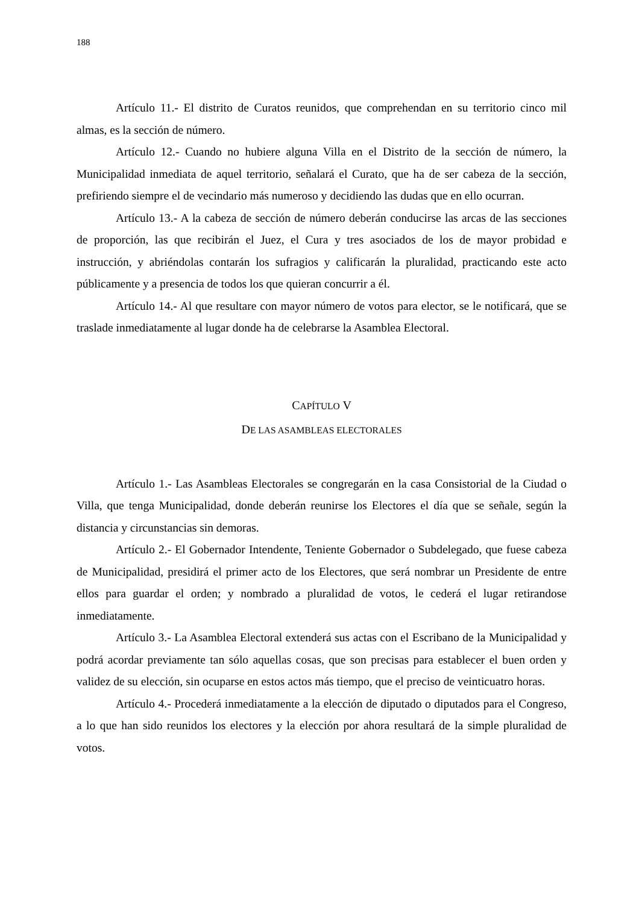188
Artículo 11.- El distrito de Curatos reunidos, que comprehendan en su territorio cinco mil almas, es la sección de número.
Artículo 12.- Cuando no hubiere alguna Villa en el Distrito de la sección de número, la Municipalidad inmediata de aquel territorio, señalará el Curato, que ha de ser cabeza de la sección, prefiriendo siempre el de vecindario más numeroso y decidiendo las dudas que en ello ocurran.
Artículo 13.- A la cabeza de sección de número deberán conducirse las arcas de las secciones de proporción, las que recibirán el Juez, el Cura y tres asociados de los de mayor probidad e instrucción, y abriéndolas contarán los sufragios y calificarán la pluralidad, practicando este acto públicamente y a presencia de todos los que quieran concurrir a él.
Artículo 14.- Al que resultare con mayor número de votos para elector, se le notificará, que se traslade inmediatamente al lugar donde ha de celebrarse la Asamblea Electoral.
CAPÍTULO V
DE LAS ASAMBLEAS ELECTORALES
Artículo 1.- Las Asambleas Electorales se congregarán en la casa Consistorial de la Ciudad o Villa, que tenga Municipalidad, donde deberán reunirse los Electores el día que se señale, según la distancia y circunstancias sin demoras.
Artículo 2.- El Gobernador Intendente, Teniente Gobernador o Subdelegado, que fuese cabeza de Municipalidad, presidirá el primer acto de los Electores, que será nombrar un Presidente de entre ellos para guardar el orden; y nombrado a pluralidad de votos, le cederá el lugar retirandose inmediatamente.
Artículo 3.- La Asamblea Electoral extenderá sus actas con el Escribano de la Municipalidad y podrá acordar previamente tan sólo aquellas cosas, que son precisas para establecer el buen orden y validez de su elección, sin ocuparse en estos actos más tiempo, que el preciso de veinticuatro horas.
Artículo 4.- Procederá inmediatamente a la elección de diputado o diputados para el Congreso, a lo que han sido reunidos los electores y la elección por ahora resultará de la simple pluralidad de votos.